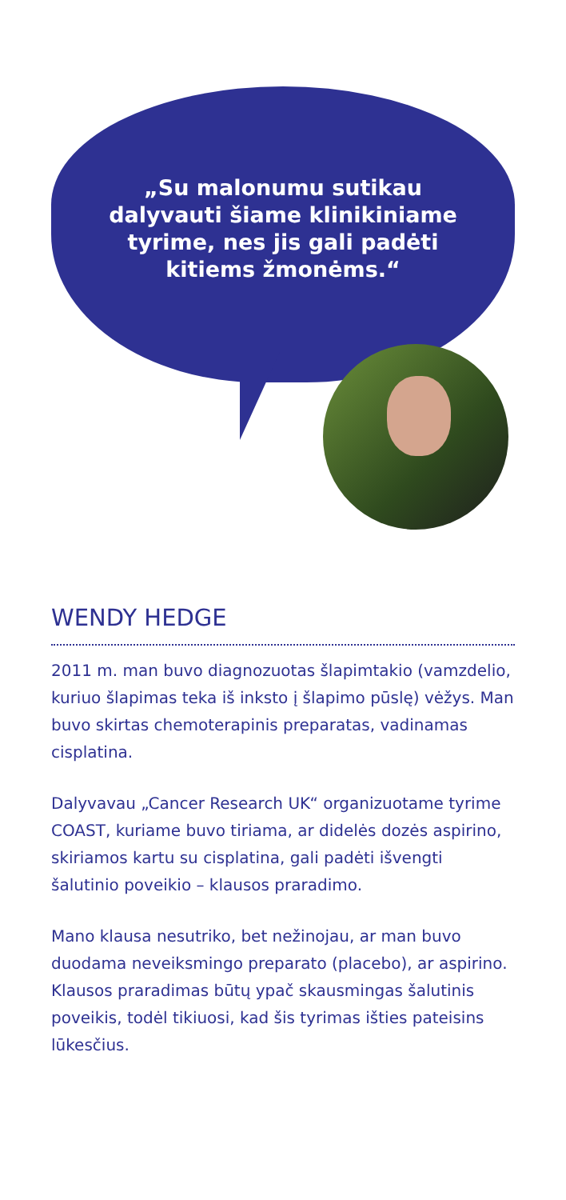„Su malonumu sutikau
dalyvauti šiame klinikiniame
tyrime, nes jis gali padėti
kitiems žmonėms.“
WENDY HEDGE
2011 m. man buvo diagnozuotas šlapimtakio (vamzdelio, kuriuo šlapimas teka iš inksto į šlapimo pūslę) vėžys. Man buvo skirtas chemoterapinis preparatas, vadinamas cisplatina.
Dalyvavau „Cancer Research UK“ organizuotame tyrime COAST, kuriame buvo tiriama, ar didelės dozės aspirino, skiriamos kartu su cisplatina, gali padėti išvengti šalutinio poveikio – klausos praradimo.
Mano klausa nesutriko, bet nežinojau, ar man buvo duodama neveiksmingo preparato (placebo), ar aspirino. Klausos praradimas būtų ypač skausmingas šalutinis poveikis, todėl tikiuosi, kad šis tyrimas išties pateisins lūkesčius.